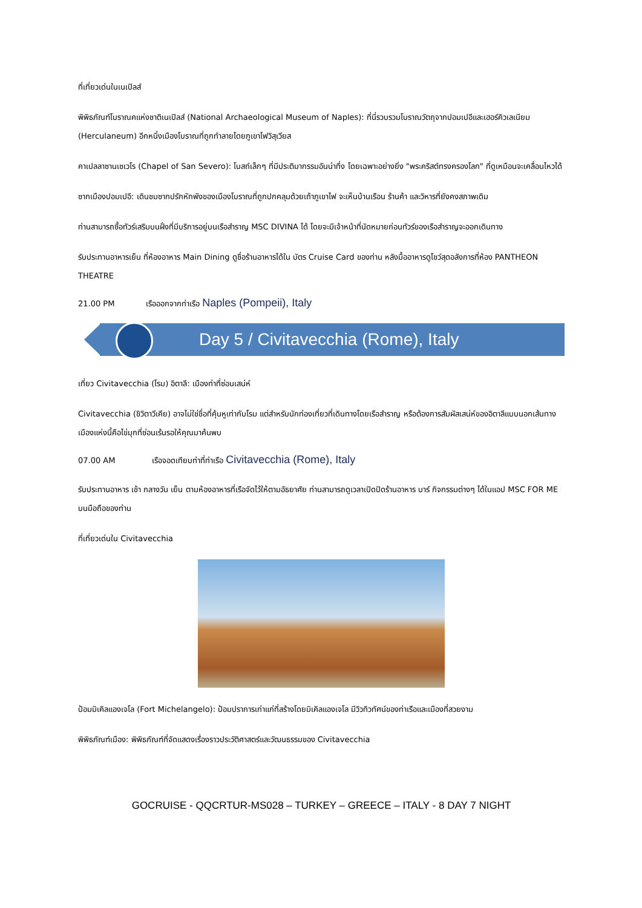ที่เที่ยวเด่นในเนเปิลส์
พิพิธภัณฑ์โบราณคแห่งชาติเนเปิลส์ (National Archaeological Museum of Naples): ที่นี่รวบรวมโบราณวัตถุจากปอมเปอีและเฮอร์คิวเลเนียม (Herculaneum) อีกหนึ่งเมืองโบราณที่ถูกทำลายโดยภูเขาไฟวิสุเวียส
คาเปลลาซานเซเวโร (Chapel of San Severo): โบสถ์เล็กๆ ที่มีประติมากรรมอันน่าทึ่ง โดยเฉพาะอย่างยิ่ง "พระคริสต์ทรงครองโลก" ที่ดูเหมือนจะเคลื่อนไหวได้
ซากเมืองปอมเปอี: เดินชมซากปรักหักพังของเมืองโบราณที่ถูกปกคลุมด้วยเถ้าภูเขาไฟ จะเห็นบ้านเรือน ร้านค้า และวิหารที่ยังคงสภาพเดิม
ท่านสามารถซื้อทัวร์เสริมบนฝั่งที่มีบริการอยู่บนเรือสำราญ MSC DIVINA ได้ โดยจะมีเจ้าหน้าที่นัดหมายก่อนทัวร์ของเรือสำราญจะออกเดินทาง
รับประทานอาหารเย็น ที่ห้องอาหาร Main Dining ดูชื่อร้านอาหารได้ใน บัตร Cruise Card ของท่าน หลังมื้ออาหารดูโชว์สุดอลังการที่ห้อง PANTHEON THEATRE
21.00 PM เรือออกจากท่าเรือ Naples (Pompeii), Italy
Day 5 / Civitavecchia (Rome), Italy
เที่ยว Civitavecchia (โรม) อิตาลี: เมืองท่าที่ซ่อนเสน่ห์
Civitavecchia (ชิวิตาวีเคีย) อาจไม่ใช่ชื่อที่คุ้นหูเท่ากับโรม แต่สำหรับนักท่องเที่ยวที่เดินทางโดยเรือสำราญ หรือต้องการสัมผัสเสน่ห์ของอิตาลีแบบนอกเส้นทาง เมืองแห่งนี้คือไข่มุกที่ซ่อนเร้นรอให้คุณมาค้นพบ
07.00 AM เรือจอดเทียบท่าที่ท่าเรือ Civitavecchia (Rome), Italy
รับประทานอาหาร เช้า กลางวัน เย็น ตามห้องอาหารที่เรือจัดไว้ให้ตามอัธยาศัย ท่านสามารถดูเวลาเปิดปิดร้านอาหาร บาร์ กิจกรรมต่างๆ ได้ในแอป MSC FOR ME บนมือถือของท่าน
ที่เที่ยวเด่นใน Civitavecchia
ป้อมมิเคิลแองเจโล (Fort Michelangelo): ป้อมปราการเก่าแก่ที่สร้างโดยมิเคิลแองเจโล มีวิวทิวทัศน์ของท่าเรือและเมืองที่สวยงาม
พิพิธภัณฑ์เมือง: พิพิธภัณฑ์ที่จัดแสดงเรื่องราวประวัติศาสตร์และวัฒนธรรมของ Civitavecchia
GOCRUISE - QQCRTUR-MS028 – TURKEY – GREECE – ITALY - 8 DAY 7 NIGHT